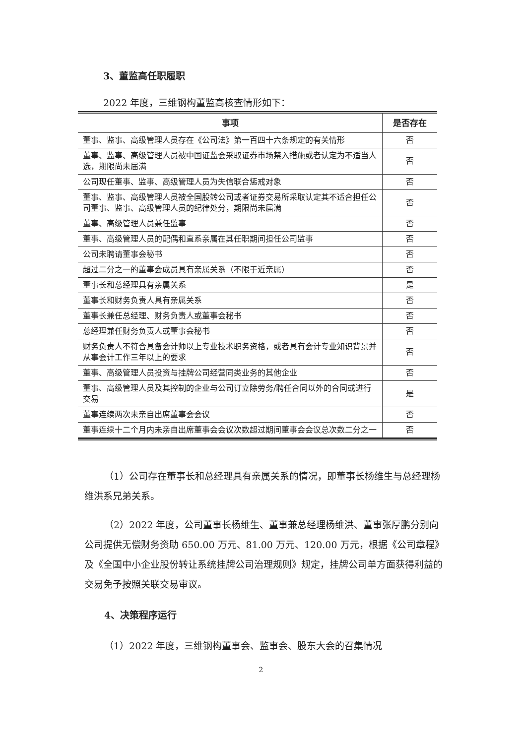3、董监高任职履职
2022 年度，三维钢构董监高核查情形如下：
| 事项 | 是否存在 |
| --- | --- |
| 董事、监事、高级管理人员存在《公司法》第一百四十六条规定的有关情形 | 否 |
| 董事、监事、高级管理人员被中国证监会采取证券市场禁入措施或者认定为不适当人选，期限尚未届满 | 否 |
| 公司现任董事、监事、高级管理人员为失信联合惩戒对象 | 否 |
| 董事、监事、高级管理人员被全国股转公司或者证券交易所采取认定其不适合担任公司董事、监事、高级管理人员的纪律处分，期限尚未届满 | 否 |
| 董事、高级管理人员兼任监事 | 否 |
| 董事、高级管理人员的配偶和直系亲属在其任职期间担任公司监事 | 否 |
| 公司未聘请董事会秘书 | 否 |
| 超过二分之一的董事会成员具有亲属关系（不限于近亲属） | 否 |
| 董事长和总经理具有亲属关系 | 是 |
| 董事长和财务负责人具有亲属关系 | 否 |
| 董事长兼任总经理、财务负责人或董事会秘书 | 否 |
| 总经理兼任财务负责人或董事会秘书 | 否 |
| 财务负责人不符合具备会计师以上专业技术职务资格，或者具有会计专业知识背景并从事会计工作三年以上的要求 | 否 |
| 董事、高级管理人员投资与挂牌公司经营同类业务的其他企业 | 否 |
| 董事、高级管理人员及其控制的企业与公司订立除劳务/聘任合同以外的合同或进行交易 | 是 |
| 董事连续两次未亲自出席董事会会议 | 否 |
| 董事连续十二个月内未亲自出席董事会会议次数超过期间董事会会议总次数二分之一 | 否 |
（1）公司存在董事长和总经理具有亲属关系的情况，即董事长杨维生与总经理杨维洪系兄弟关系。
（2）2022 年度，公司董事长杨维生、董事兼总经理杨维洪、董事张厚鹏分别向公司提供无偿财务资助 650.00 万元、81.00 万元、120.00 万元，根据《公司章程》及《全国中小企业股份转让系统挂牌公司治理规则》规定，挂牌公司单方面获得利益的交易免予按照关联交易审议。
4、决策程序运行
（1）2022 年度，三维钢构董事会、监事会、股东大会的召集情况
2